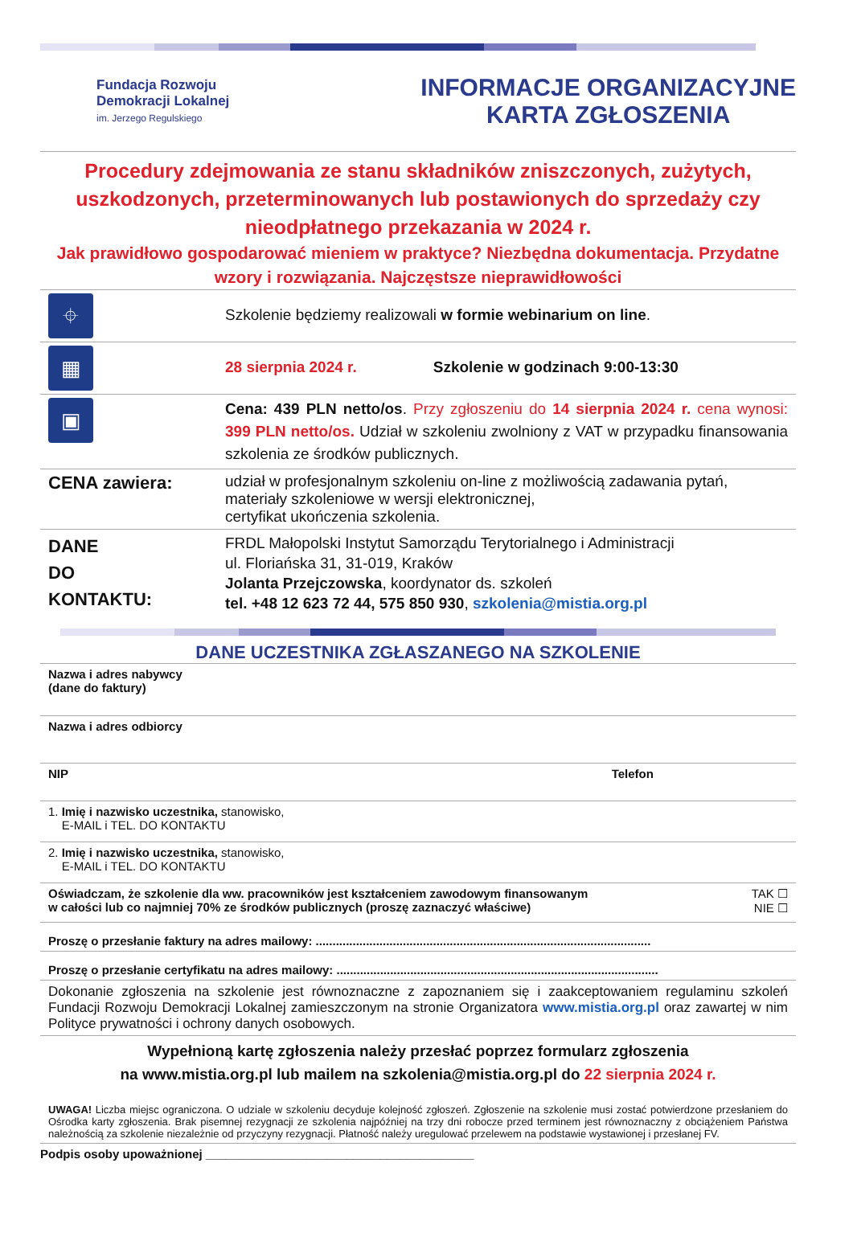Fundacja Rozwoju
Demokracji Lokalnej
im. Jerzego Regulskiego
INFORMACJE ORGANIZACYJNE
KARTA ZGŁOSZENIA
Procedury zdejmowania ze stanu składników zniszczonych, zużytych, uszkodzonych, przeterminowanych lub postawionych do sprzedaży czy nieodpłatnego przekazania w 2024 r.
Jak prawidłowo gospodarować mieniem w praktyce? Niezbędna dokumentacja. Przydatne wzory i rozwiązania. Najczęstsze nieprawidłowości
| ⌖ | Szkolenie będziemy realizowali w formie webinarium on line . |
| ▦ | 28 sierpnia 2024 r. Szkolenie w godzinach 9:00-13:30 |
| ▣ | Cena: 439 PLN netto/os . Przy zgłoszeniu do 14 sierpnia 2024 r. cena wynosi: 399 PLN netto/os. Udział w szkoleniu zwolniony z VAT w przypadku finansowania szkolenia ze środków publicznych. |
| CENA zawiera: | udział w profesjonalnym szkoleniu on-line z możliwością zadawania pytań, materiały szkoleniowe w wersji elektronicznej, certyfikat ukończenia szkolenia. |
| DANE DO KONTAKTU: | FRDL Małopolski Instytut Samorządu Terytorialnego i Administracji ul. Floriańska 31, 31-019, Kraków Jolanta Przejczowska , koordynator ds. szkoleń tel. +48 12 623 72 44, 575 850 930 , szkolenia@mistia.org.pl |
DANE UCZESTNIKA ZGŁASZANEGO NA SZKOLENIE
| Nazwa i adres nabywcy (dane do faktury) | |
| Nazwa i adres odbiorcy | |
| NIP | Telefon |
| 1. Imię i nazwisko uczestnika, stanowisko, E-MAIL i TEL. DO KONTAKTU | |
| 2. Imię i nazwisko uczestnika, stanowisko, E-MAIL i TEL. DO KONTAKTU | |
| Oświadczam, że szkolenie dla ww. pracowników jest kształceniem zawodowym finansowanym w całości lub co najmniej 70% ze środków publicznych (proszę zaznaczyć właściwe) | TAK ☐ NIE ☐ |
| Proszę o przesłanie faktury na adres mailowy: .................................................................................................... | |
| Proszę o przesłanie certyfikatu na adres mailowy: ................................................................................................ | |
| Dokonanie zgłoszenia na szkolenie jest równoznaczne z zapoznaniem się i zaakceptowaniem regulaminu szkoleń Fundacji Rozwoju Demokracji Lokalnej zamieszczonym na stronie Organizatora www.mistia.org.pl oraz zawartej w nim Polityce prywatności i ochrony danych osobowych. | |
| Wypełnioną kartę zgłoszenia należy przesłać poprzez formularz zgłoszenia na www.mistia.org.pl lub mailem na szkolenia@mistia.org.pl do 22 sierpnia 2024 r. | |
| UWAGA! Liczba miejsc ograniczona. O udziale w szkoleniu decyduje kolejność zgłoszeń. Zgłoszenie na szkolenie musi zostać potwierdzone przesłaniem do Ośrodka karty zgłoszenia. Brak pisemnej rezygnacji ze szkolenia najpóźniej na trzy dni robocze przed terminem jest równoznaczny z obciążeniem Państwa należnością za szkolenie niezależnie od przyczyny rezygnacji. Płatność należy uregulować przelewem na podstawie wystawionej i przesłanej FV. | |
| Podpis osoby upoważnionej ________________________________________ | |